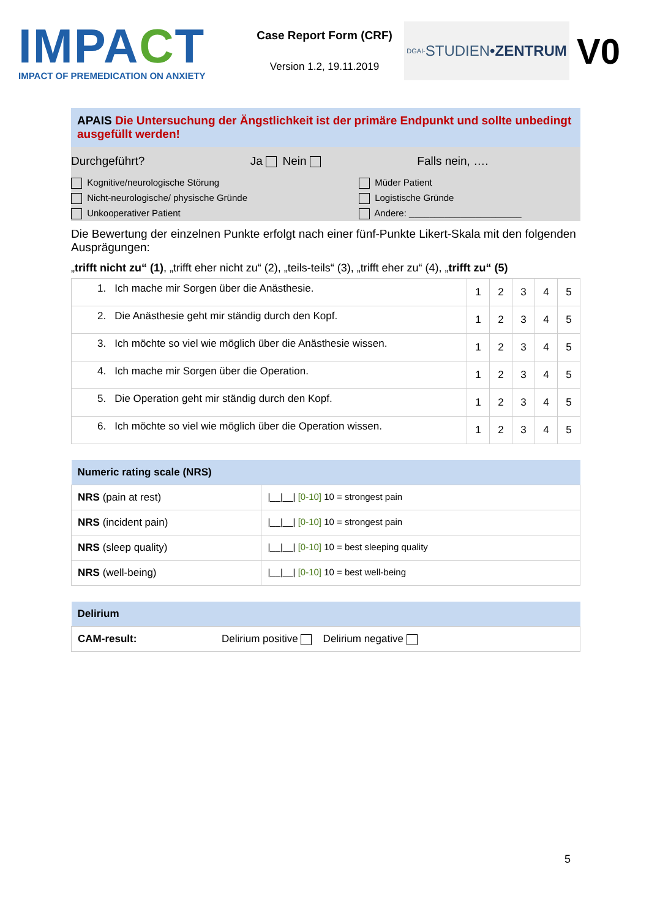IMPACT
IMPACT OF PREMEDICATION ON ANXIETY
Case Report Form (CRF)
Version 1.2, 19.11.2019
DGAI- STUDIEN •ZENTRUM
V0
| APAIS Die Untersuchung der Ängstlichkeit ist der primäre Endpunkt und sollte unbedingt ausgefüllt werden! | | |
| Durchgeführt? | Ja Nein | Falls nein, …. |
| Kognitive/neurologische Störung | Müder Patient |
| Nicht-neurologische/ physische Gründe | Logistische Gründe |
| Unkooperativer Patient | Andere: ______________________ |
| Die Bewertung der einzelnen Punkte erfolgt nach einer fünf-Punkte Likert-Skala mit den folgenden Ausprägungen: |
| „ trifft nicht zu“ (1) , „trifft eher nicht zu“ (2), „teils-teils“ (3), „trifft eher zu“ (4), „ trifft zu“ (5) |
| 1. Ich mache mir Sorgen über die Anästhesie. | 1 | 2 | 3 | 4 | 5 |
| 2. Die Anästhesie geht mir ständig durch den Kopf. | 1 | 2 | 3 | 4 | 5 |
| 3. Ich möchte so viel wie möglich über die Anästhesie wissen. | 1 | 2 | 3 | 4 | 5 |
| 4. Ich mache mir Sorgen über die Operation. | 1 | 2 | 3 | 4 | 5 |
| 5. Die Operation geht mir ständig durch den Kopf. | 1 | 2 | 3 | 4 | 5 |
| 6. Ich möchte so viel wie möglich über die Operation wissen. | 1 | 2 | 3 | 4 | 5 |
| Numeric rating scale (NRS) | |
| NRS (pain at rest) | /__/__/ [0-10] 10 = strongest pain |
| NRS (incident pain) | /__/__/ [0-10] 10 = strongest pain |
| NRS (sleep quality) | /__/__/ [0-10] 10 = best sleeping quality |
| NRS (well-being) | /__/__/ [0-10] 10 = best well-being |
| Delirium | |
| CAM-result: | Delirium positive Delirium negative |
5